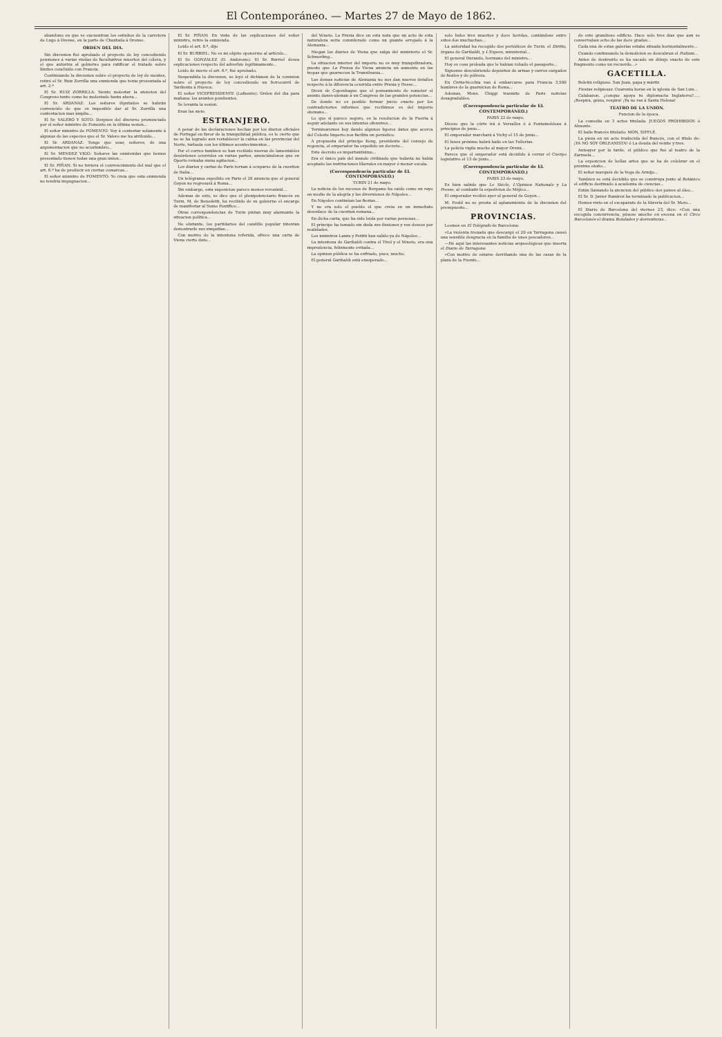El Contemporáneo. — Martes 27 de Mayo de 1862.
abandono en que se encuentran los estudios de la carretera de Lugo á Orense, en la parte de Chantada á Orense.
ORDEN DEL DIA.
Sin discusion fué aprobado el proyecto de ley concediendo pensiones á varias viudas de facultativos muertos del cólera, y el que autoriza al gobierno para ratificar el tratado sobre límites concluido con Francia.
Continuando la discusion sobre el proyecto de ley de montes, retiró el Sr. Ruiz Zorrilla una enmienda que tenia presentada al art. 2.º
El Sr. RUIZ ZORRILLA: Siento molestar la atencion del Congreso tanto como he molestado hasta ahora...
El Sr. ARDANAZ: Los señores diputados se habrán convencido de que es imposible dar al Sr. Zorrilla una contestacion mas ámplia...
El Sr. VALERO Y SOTO: Despues del discurso pronunciado por el señor ministro de Fomento en la última sesion...
El señor ministro de FOMENTO: Voy á contestar solamente á algunas de las especies que el Sr. Valero me ha atribuido...
El Sr. ARDANAZ: Tengo que usar, señores, de una argumentacion que no acostumbro...
El Sr. MENDEZ VIGO: Señores las enmiendas que hemos presentado tienen todas una gran union...
El Sr. PIÑAN: Si no tuviera el convencimiento del mal que el art. 6.º ha de producir en ciertas comarcas...
El señor ministro de FOMENTO: Yo creia que esta enmienda no tendria impugnacion...
El Sr. PIÑAN: En vista de las esplicaciones del señor ministro, retiro la enmienda.
Leido el art. 6.º, dijo
El Sr. BURRIEL: No es mi objeto oponerme al artículo...
El Sr. GONZALEZ (D. Ambrosio): El Sr. Burriel desea esplicaciones respecto del adverbio legítimamente...
Leido de nuevo el art. 6.º, fué aprobado.
Suspendida la discusion, se leyó el dictámen de la comision sobre el proyecto de ley concediendo un ferrocarril de Tardienta á Huesca.
El señor VICEPRESIDENTE (Lafuente): Orden del dia para mañana: los asuntos pendientes.
Se levanta la sesion.
Eran las siete.
ESTRANJERO.
A pesar de las declaraciones hechas por los diarios oficiales de Portugal en favor de la tranquilidad pública, es lo cierto que no se ha logrado aun restablecer la calma en las provincias del Norte, turbada con los últimos acontecimientos...
Por el correo tambien se han recibido nuevas de lamentables desórdenes ocurridos en varias partes, anunciándonos que en Oporto reinaba suma agitacion...
Los diarios y cartas de Paris tornan á ocuparse de la cuestion de Italia...
Un telégrama espedido en Paris el 28 anuncia que el general Goyon no regresará á Roma...
Sin embargo, esta suposicion parece menos verosímil...
Ademas de esto, se dice que el plenipotenciario francés en Turin, M. de Benedetti, ha recibido de su gobierno el encargo de manifestar al Sumo Pontífice...
Otras correspondencias de Turin pintan muy alarmante la situacion política...
No obstante, los partidarios del caudillo popular intentan demostrarle sus simpatías...
Con motivo de la intentona referida, ofrece una carta de Viena cierto dato...
del Véneto. La Prusia dice en esta nota que un acto de esta naturaleza seria considerado como un guante arrojado á la Alemania...
Niegan los diarios de Viena que salga del ministerio el Sr. Schmerling...
La situacion interior del imperio no es muy tranquilizadora, puesto que La Prensa de Viena anuncia un aumento en las tropas que guarnecen la Transilvania...
Las demas noticias de Alemania no nos dan nuevos detalles respecto á la diferencia ocurrida entre Prusia y Hesse...
Dicen de Copenhague que el pensamiento de someter el asunto danés-aleman á un Congreso de las grandes potencias...
De donde no es posible formar juicio exacto por los contradictorios informes que recibimos es del imperio otomano...
Lo que sí parece seguro, es la resolucion de la Puerta á seguir adelante en sus intentos ofensivos...
Terminaremos hoy dando algunos ligeros datos que acerca del Celeste Imperio nos facilita un periódico.
A propuesta del príncipe Kong, presidente del consejo de regencia, el emperador ha espedido un decreto...
Este decreto es importantísimo...
Era el único país del mundo civilizado que todavía no habia aceptado las instituciones liberales en mayor ó menor escala.
(Correspondencia particular de EL CONTEMPORÁNEO.)
TURIN 21 de mayo.
La noticia de los sucesos de Bergamo ha caido como un rayo en medio de la alegría y las diversiones de Nápoles...
En Nápoles continúan las fiestas...
Y no era solo el pueblo el que creia en un inmediato desenlace de la cuestion romana...
En dicha carta, que ha sido leida por varias personas...
El príncipe ha tomado sin duda sus ilusiones y sus deseos por realidades.
Los ministros Lanza y Petitti han salido ya de Nápoles...
La intentona de Garibaldi contra el Tirol y el Véneto, era una imprudencia, felizmente evitada...
La opinion pública se ha enfriado, pues, mucho.
El general Garibaldi está exasperado...
solo hubo tres muertos y doce heridos, contándose entre estos dos muchachas...
La autoridad ha recogido dos periódicos de Turin: el Diritto, órgano de Garibaldi, y L'Espero, ministerial...
El general Durando, hermano del ministro...
Hoy es cosa probada que le habian robado el pasaporte...
Siguense descubriendo depósitos de armas y carros cargados de fusiles y de pólvora.
En Civita-Vecchia van á embarcarse para Francia 3,500 hombres de la guarnicion de Roma...
Ademas, Mons. Chiggi trasmite de Paris noticias desagradables.
(Correspondencia particular de EL CONTEMPORÁNEO.)
PARIS 22 de mayo.
Dícese que la córte irá á Versalles ó á Fontainebleau á principios de junio...
El emperador marchará á Vichy el 15 de junio...
El lunes próximo habrá baile en las Tullerías.
La policía vigila mucho al mayor Orsini...
Parece que el emperador está decidido á cerrar el Cuerpo legislativo el 13 de junio...
(Correspondencia particular de EL CONTEMPORÁNEO.)
PARIS 23 de mayo.
Es bien sabido que Le Siècle, L'Opinion Nationale y La Presse, al combatir la espedicion de Méjico...
El emperador recibió ayer al general de Goyon...
M. Fould no se presta al aplazamiento de la discusion del presupuesto...
PROVINCIAS.
Leemos en El Telégrafo de Barcelona:
«La violenta tronada que descargó el 20 en Tarragona causó una sensible desgracia en la familia de unos pescadores...
—Hé aquí las interesantes noticias arqueológicas que inserta el Diario de Tarragona:
«Con motivo de estarse derribando una de las casas de la plaza de la Fuente...
de este grandioso edificio. Hace solo tres dias que aun se conservaban ocho de las doce gradas...
Cada una de estas galerías estaba situada horizontalmente...
Cuando continuando la demolicion se descubran el Podium...
Antes de destruirlo se ha sacado un dibujo exacto de este fragmento como un recuerdo...»
GACETILLA.
Boletin religioso. San Juan, papa y mártir.
Fiestas religiosas. Cuarenta horas en la iglesia de San Luis...
Calabazon, ¿conque apoya tu diplomacia Inglaterra?..... ¡Respira, génio, respira! ¡Ya no vas á Santa Helena!
TEATRO DE LA UNION.
Funcion de la época.
La comedia en 3 actos titulada: JUEGOS PROHIBIDOS ó Almonte.
El baile francés titulado: MON, SIFFLÉ.
La pieza en un acto traducida del francés, con el título de: ¡YA NO SOY ORLEANISTA! ó La deuda del veinte y tres.
Anteayer por la tarde, el público que fué al teatro de la Zarzuela...
La esposicion de bellas artes que se ha de celebrar en el próximo otoño...
El señor marqués de la Vega de Armijo...
Tambien se está decidido que se construya junto al Botánico el edificio destinado á academia de ciencias...
Están llamando la atencion del público dos paises al óleo...
El Sr. D. Javier Ramirez ha terminado la publicacion...
Hemos visto en el escaparate de la librería del Sr. Moro...
El Diario de Barcelona del viernes 23, dice: «Con una escogida concurrencia, púsose anoche en escena en el Circo Barcelonés el drama Bondades y desventuras...